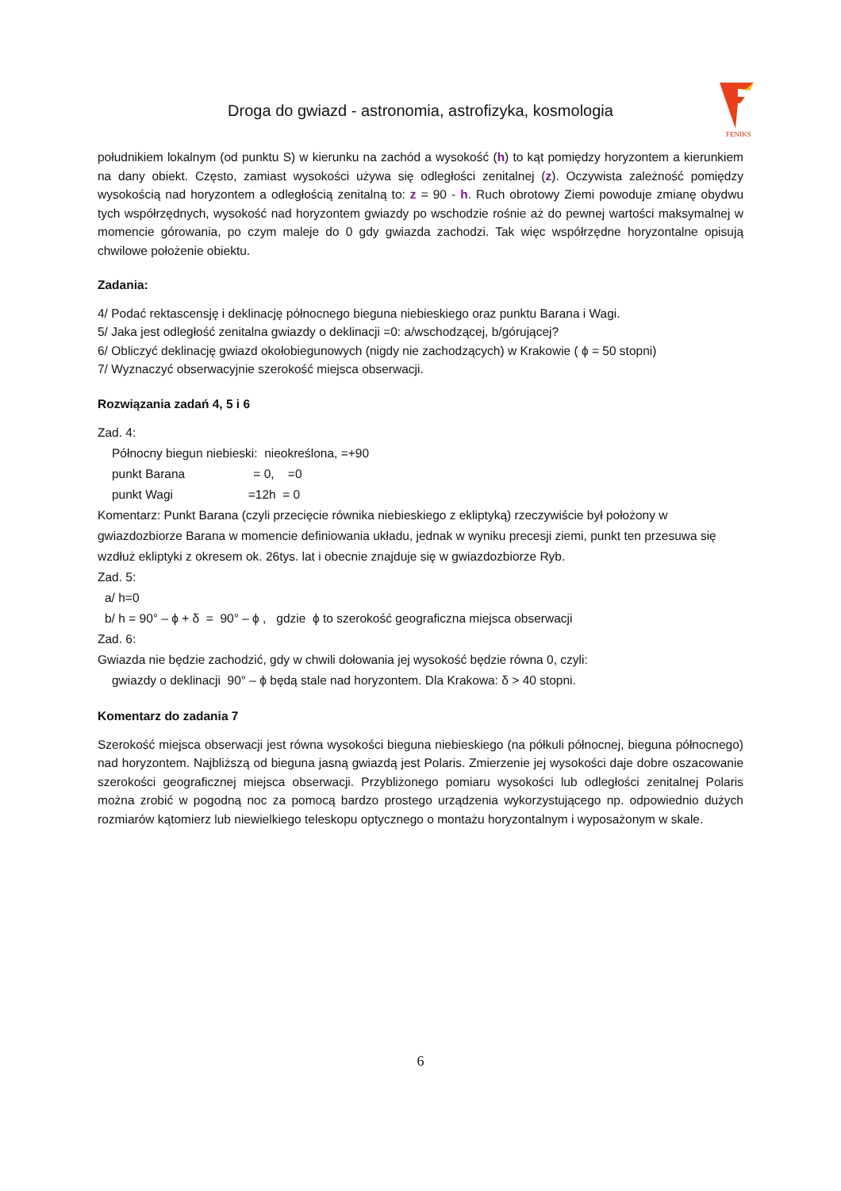Droga do gwiazd - astronomia, astrofizyka, kosmologia
FENIKS
południkiem lokalnym (od punktu S) w kierunku na zachód a wysokość (h) to kąt pomiędzy horyzontem a kierunkiem na dany obiekt. Często, zamiast wysokości używa się odległości zenitalnej (z). Oczywista zależność pomiędzy wysokością nad horyzontem a odległością zenitalną to: z = 90 - h. Ruch obrotowy Ziemi powoduje zmianę obydwu tych współrzędnych, wysokość nad horyzontem gwiazdy po wschodzie rośnie aż do pewnej wartości maksymalnej w momencie górowania, po czym maleje do 0 gdy gwiazda zachodzi. Tak więc współrzędne horyzontalne opisują chwilowe położenie obiektu.
Zadania:
4/ Podać rektascensję i deklinację północnego bieguna niebieskiego oraz punktu Barana i Wagi.
5/ Jaka jest odległość zenitalna gwiazdy o deklinacji =0: a/wschodzącej, b/górującej?
6/ Obliczyć deklinację gwiazd okołobiegunowych (nigdy nie zachodzących) w Krakowie ( ϕ = 50 stopni)
7/ Wyznaczyć obserwacyjnie szerokość miejsca obserwacji.
Rozwiązania zadań 4, 5 i 6
Zad. 4:
Północny biegun niebieski: nieokreślona, =+90
punkt Barana = 0, =0
punkt Wagi =12h = 0
Komentarz: Punkt Barana (czyli przecięcie równika niebieskiego z ekliptyką) rzeczywiście był położony w gwiazdozbiorze Barana w momencie definiowania układu, jednak w wyniku precesji ziemi, punkt ten przesuwa się wzdłuż ekliptyki z okresem ok. 26tys. lat i obecnie znajduje się w gwiazdozbiorze Ryb.
Zad. 5:
a/ h=0
b/ h = 90° – ϕ + δ = 90° – ϕ , gdzie ϕ to szerokość geograficzna miejsca obserwacji
Zad. 6:
Gwiazda nie będzie zachodzić, gdy w chwili dołowania jej wysokość będzie równa 0, czyli:
gwiazdy o deklinacji 90° – ϕ będą stale nad horyzontem. Dla Krakowa: δ > 40 stopni.
Komentarz do zadania 7
Szerokość miejsca obserwacji jest równa wysokości bieguna niebieskiego (na półkuli północnej, bieguna północnego) nad horyzontem. Najbliższą od bieguna jasną gwiazdą jest Polaris. Zmierzenie jej wysokości daje dobre oszacowanie szerokości geograficznej miejsca obserwacji. Przybliżonego pomiaru wysokości lub odległości zenitalnej Polaris można zrobić w pogodną noc za pomocą bardzo prostego urządzenia wykorzystującego np. odpowiednio dużych rozmiarów kątomierz lub niewielkiego teleskopu optycznego o montażu horyzontalnym i wyposażonym w skale.
6